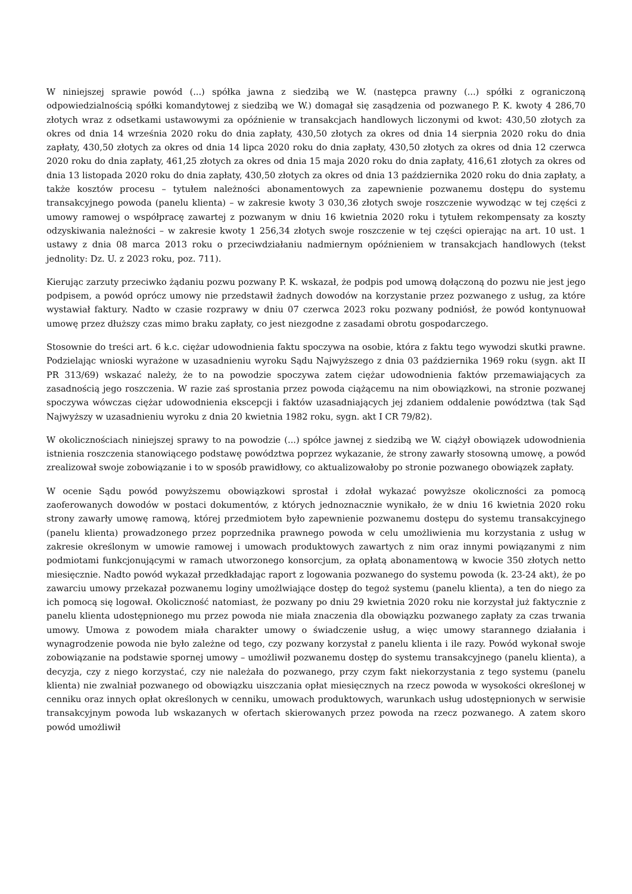W niniejszej sprawie powód (...) spółka jawna z siedzibą we W. (następca prawny (...) spółki z ograniczoną odpowiedzialnością spółki komandytowej z siedzibą we W.) domagał się zasądzenia od pozwanego P. K. kwoty 4 286,70 złotych wraz z odsetkami ustawowymi za opóźnienie w transakcjach handlowych liczonymi od kwot: 430,50 złotych za okres od dnia 14 września 2020 roku do dnia zapłaty, 430,50 złotych za okres od dnia 14 sierpnia 2020 roku do dnia zapłaty, 430,50 złotych za okres od dnia 14 lipca 2020 roku do dnia zapłaty, 430,50 złotych za okres od dnia 12 czerwca 2020 roku do dnia zapłaty, 461,25 złotych za okres od dnia 15 maja 2020 roku do dnia zapłaty, 416,61 złotych za okres od dnia 13 listopada 2020 roku do dnia zapłaty, 430,50 złotych za okres od dnia 13 października 2020 roku do dnia zapłaty, a także kosztów procesu – tytułem należności abonamentowych za zapewnienie pozwanemu dostępu do systemu transakcyjnego powoda (panelu klienta) – w zakresie kwoty 3 030,36 złotych swoje roszczenie wywodząc w tej części z umowy ramowej o współpracę zawartej z pozwanym w dniu 16 kwietnia 2020 roku i tytułem rekompensaty za koszty odzyskiwania należności – w zakresie kwoty 1 256,34 złotych swoje roszczenie w tej części opierając na art. 10 ust. 1 ustawy z dnia 08 marca 2013 roku o przeciwdziałaniu nadmiernym opóźnieniem w transakcjach handlowych (tekst jednolity: Dz. U. z 2023 roku, poz. 711).
Kierując zarzuty przeciwko żądaniu pozwu pozwany P. K. wskazał, że podpis pod umową dołączoną do pozwu nie jest jego podpisem, a powód oprócz umowy nie przedstawił żadnych dowodów na korzystanie przez pozwanego z usług, za które wystawiał faktury. Nadto w czasie rozprawy w dniu 07 czerwca 2023 roku pozwany podniósł, że powód kontynuował umowę przez dłuższy czas mimo braku zapłaty, co jest niezgodne z zasadami obrotu gospodarczego.
Stosownie do treści art. 6 k.c. ciężar udowodnienia faktu spoczywa na osobie, która z faktu tego wywodzi skutki prawne. Podzielając wnioski wyrażone w uzasadnieniu wyroku Sądu Najwyższego z dnia 03 października 1969 roku (sygn. akt II PR 313/69) wskazać należy, że to na powodzie spoczywa zatem ciężar udowodnienia faktów przemawiających za zasadnością jego roszczenia. W razie zaś sprostania przez powoda ciążącemu na nim obowiązkowi, na stronie pozwanej spoczywa wówczas ciężar udowodnienia ekscepcji i faktów uzasadniających jej zdaniem oddalenie powództwa (tak Sąd Najwyższy w uzasadnieniu wyroku z dnia 20 kwietnia 1982 roku, sygn. akt I CR 79/82).
W okolicznościach niniejszej sprawy to na powodzie (...) spółce jawnej z siedzibą we W. ciążył obowiązek udowodnienia istnienia roszczenia stanowiącego podstawę powództwa poprzez wykazanie, że strony zawarły stosowną umowę, a powód zrealizował swoje zobowiązanie i to w sposób prawidłowy, co aktualizowałoby po stronie pozwanego obowiązek zapłaty.
W ocenie Sądu powód powyższemu obowiązkowi sprostał i zdołał wykazać powyższe okoliczności za pomocą zaoferowanych dowodów w postaci dokumentów, z których jednoznacznie wynikało, że w dniu 16 kwietnia 2020 roku strony zawarły umowę ramową, której przedmiotem było zapewnienie pozwanemu dostępu do systemu transakcyjnego (panelu klienta) prowadzonego przez poprzednika prawnego powoda w celu umożliwienia mu korzystania z usług w zakresie określonym w umowie ramowej i umowach produktowych zawartych z nim oraz innymi powiązanymi z nim podmiotami funkcjonującymi w ramach utworzonego konsorcjum, za opłatą abonamentową w kwocie 350 złotych netto miesięcznie. Nadto powód wykazał przedkładając raport z logowania pozwanego do systemu powoda (k. 23-24 akt), że po zawarciu umowy przekazał pozwanemu loginy umożlwiające dostęp do tegoż systemu (panelu klienta), a ten do niego za ich pomocą się logował. Okoliczność natomiast, że pozwany po dniu 29 kwietnia 2020 roku nie korzystał już faktycznie z panelu klienta udostępnionego mu przez powoda nie miała znaczenia dla obowiązku pozwanego zapłaty za czas trwania umowy. Umowa z powodem miała charakter umowy o świadczenie usług, a więc umowy starannego działania i wynagrodzenie powoda nie było zależne od tego, czy pozwany korzystał z panelu klienta i ile razy. Powód wykonał swoje zobowiązanie na podstawie spornej umowy – umożliwił pozwanemu dostęp do systemu transakcyjnego (panelu klienta), a decyzja, czy z niego korzystać, czy nie należała do pozwanego, przy czym fakt niekorzystania z tego systemu (panelu klienta) nie zwalniał pozwanego od obowiązku uiszczania opłat miesięcznych na rzecz powoda w wysokości określonej w cenniku oraz innych opłat określonych w cenniku, umowach produktowych, warunkach usług udostępnionych w serwisie transakcyjnym powoda lub wskazanych w ofertach skierowanych przez powoda na rzecz pozwanego. A zatem skoro powód umożliwił